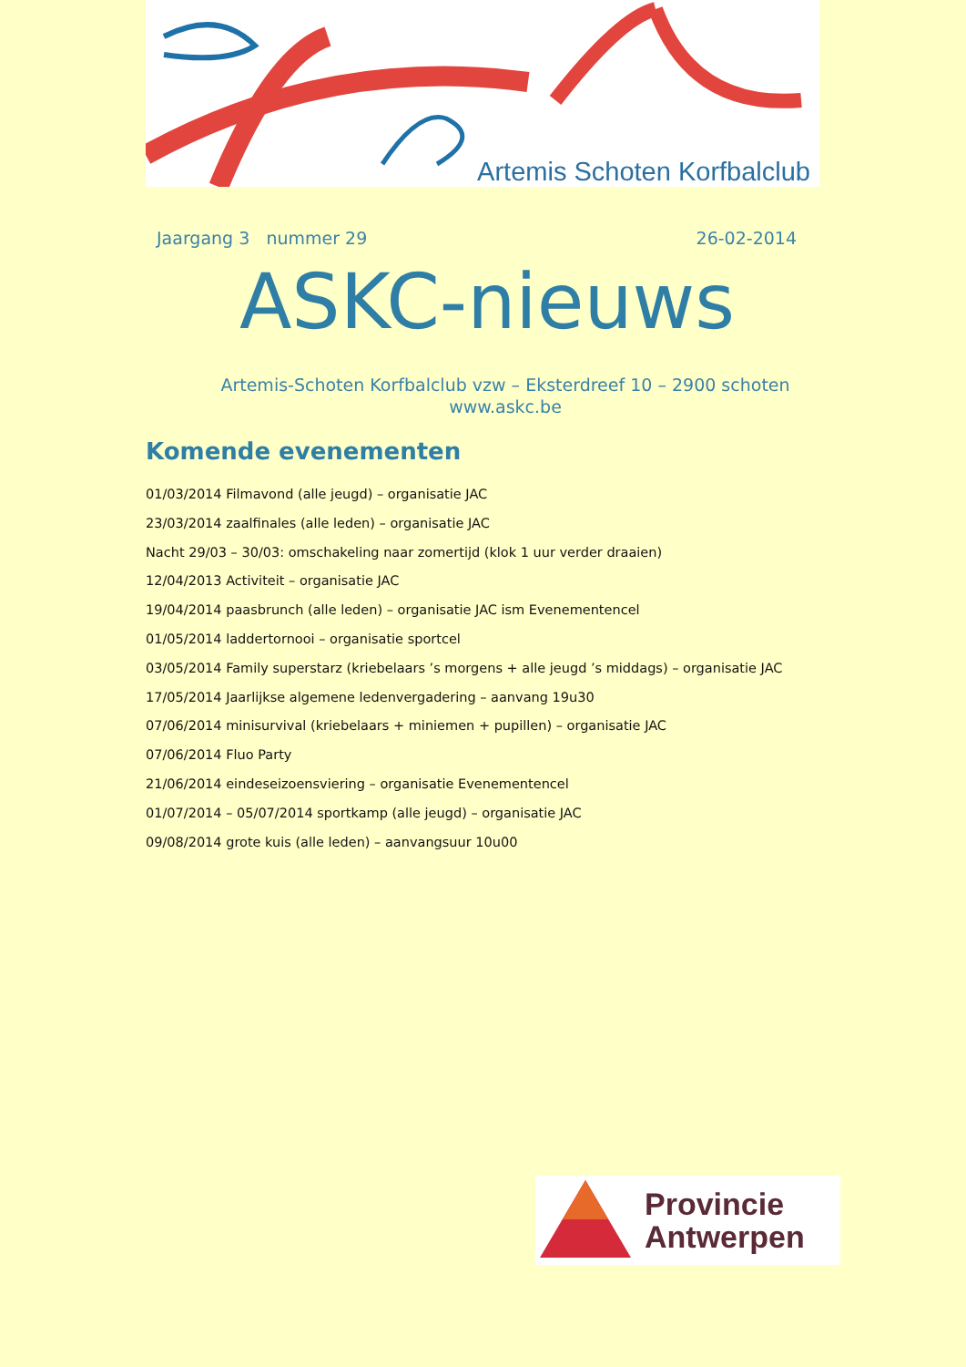Artemis Schoten Korfbalclub
Jaargang 3 nummer 29 26-02-2014
ASKC-nieuws
Artemis-Schoten Korfbalclub vzw – Eksterdreef 10 – 2900 schoten
www.askc.be
Komende evenementen
01/03/2014 Filmavond (alle jeugd) – organisatie JAC
23/03/2014 zaalfinales (alle leden) – organisatie JAC
Nacht 29/03 – 30/03: omschakeling naar zomertijd (klok 1 uur verder draaien)
12/04/2013 Activiteit – organisatie JAC
19/04/2014 paasbrunch (alle leden) – organisatie JAC ism Evenementencel
01/05/2014 laddertornooi – organisatie sportcel
03/05/2014 Family superstarz (kriebelaars ’s morgens + alle jeugd ’s middags) – organisatie JAC
17/05/2014 Jaarlijkse algemene ledenvergadering – aanvang 19u30
07/06/2014 minisurvival (kriebelaars + miniemen + pupillen) – organisatie JAC
07/06/2014 Fluo Party
21/06/2014 eindeseizoensviering – organisatie Evenementencel
01/07/2014 – 05/07/2014 sportkamp (alle jeugd) – organisatie JAC
09/08/2014 grote kuis (alle leden) – aanvangsuur 10u00
Provincie
Antwerpen